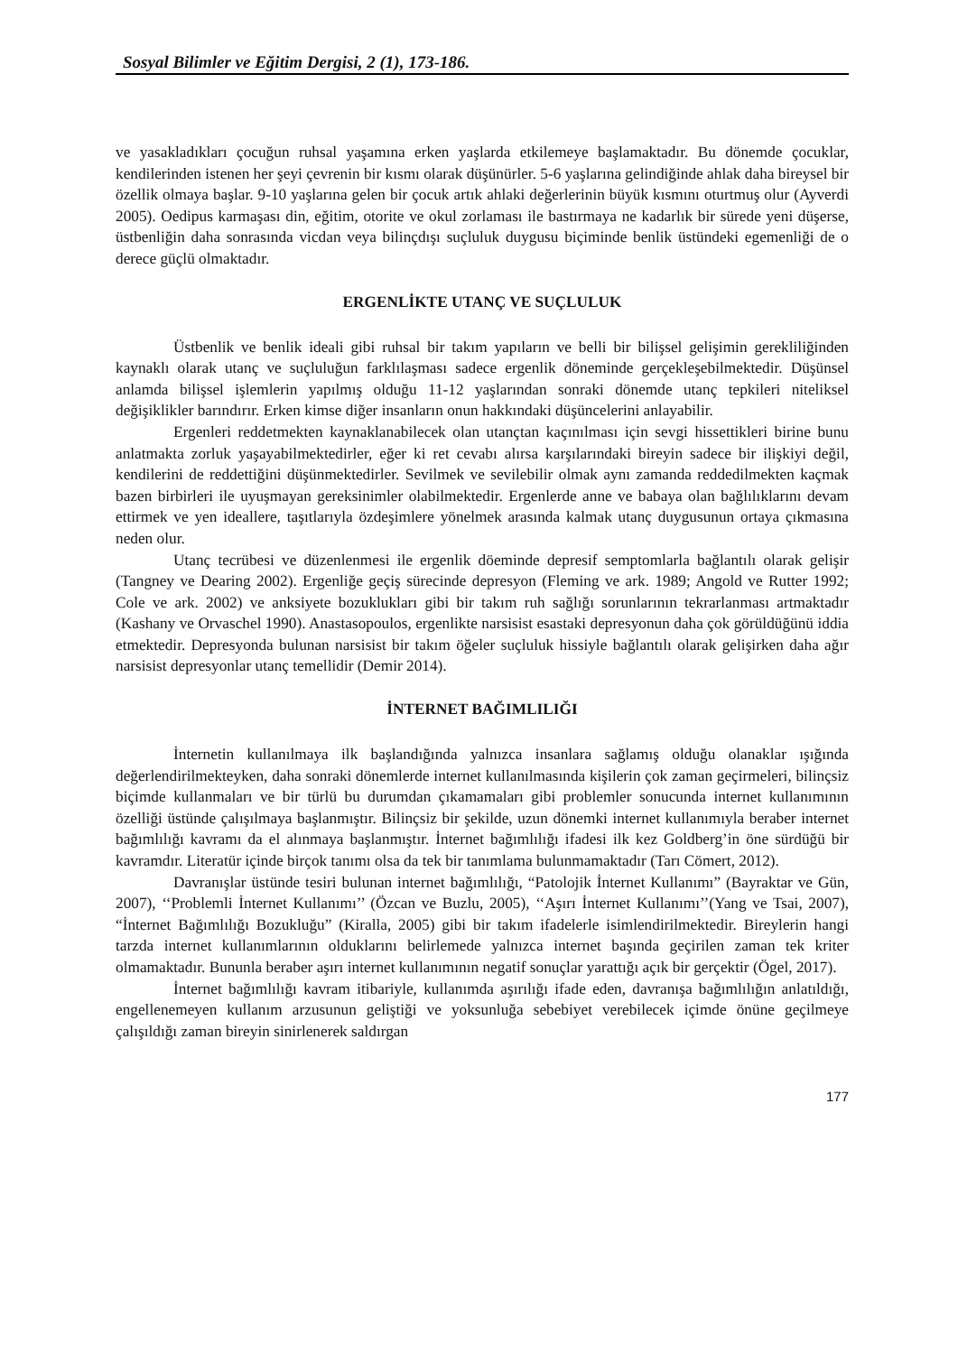Sosyal Bilimler ve Eğitim Dergisi, 2 (1), 173-186.
ve yasakladıkları çocuğun ruhsal yaşamına erken yaşlarda etkilemeye başlamaktadır. Bu dönemde çocuklar, kendilerinden istenen her şeyi çevrenin bir kısmı olarak düşünürler. 5-6 yaşlarına gelindiğinde ahlak daha bireysel bir özellik olmaya başlar. 9-10 yaşlarına gelen bir çocuk artık ahlaki değerlerinin büyük kısmını oturtmuş olur (Ayverdi 2005). Oedipus karmaşası din, eğitim, otorite ve okul zorlaması ile bastırmaya ne kadarlık bir sürede yeni düşerse, üstbenliğin daha sonrasında vicdan veya bilinçdışı suçluluk duygusu biçiminde benlik üstündeki egemenliği de o derece güçlü olmaktadır.
ERGENLİKTE UTANÇ VE SUÇLULUK
Üstbenlik ve benlik ideali gibi ruhsal bir takım yapıların ve belli bir bilişsel gelişimin gerekliliğinden kaynaklı olarak utanç ve suçluluğun farklılaşması sadece ergenlik döneminde gerçekleşebilmektedir. Düşünsel anlamda bilişsel işlemlerin yapılmış olduğu 11-12 yaşlarından sonraki dönemde utanç tepkileri niteliksel değişiklikler barındırır. Erken kimse diğer insanların onun hakkındaki düşüncelerini anlayabilir.
Ergenleri reddetmekten kaynaklanabilecek olan utançtan kaçınılması için sevgi hissettikleri birine bunu anlatmakta zorluk yaşayabilmektedirler, eğer ki ret cevabı alırsa karşılarındaki bireyin sadece bir ilişkiyi değil, kendilerini de reddettiğini düşünmektedirler. Sevilmek ve sevilebilir olmak aynı zamanda reddedilmekten kaçmak bazen birbirleri ile uyuşmayan gereksinimler olabilmektedir. Ergenlerde anne ve babaya olan bağlılıklarını devam ettirmek ve yen ideallere, taşıtlarıyla özdeşimlere yönelmek arasında kalmak utanç duygusunun ortaya çıkmasına neden olur.
Utanç tecrübesi ve düzenlenmesi ile ergenlik döeminde depresif semptomlarla bağlantılı olarak gelişir (Tangney ve Dearing 2002). Ergenliğe geçiş sürecinde depresyon (Fleming ve ark. 1989; Angold ve Rutter 1992; Cole ve ark. 2002) ve anksiyete bozuklukları gibi bir takım ruh sağlığı sorunlarının tekrarlanması artmaktadır (Kashany ve Orvaschel 1990). Anastasopoulos, ergenlikte narsisist esastaki depresyonun daha çok görüldüğünü iddia etmektedir. Depresyonda bulunan narsisist bir takım öğeler suçluluk hissiyle bağlantılı olarak gelişirken daha ağır narsisist depresyonlar utanç temellidir (Demir 2014).
İNTERNET BAĞIMLILIĞI
İnternetin kullanılmaya ilk başlandığında yalnızca insanlara sağlamış olduğu olanaklar ışığında değerlendirilmekteyken, daha sonraki dönemlerde internet kullanılmasında kişilerin çok zaman geçirmeleri, bilinçsiz biçimde kullanmaları ve bir türlü bu durumdan çıkamamaları gibi problemler sonucunda internet kullanımının özelliği üstünde çalışılmaya başlanmıştır. Bilinçsiz bir şekilde, uzun dönemki internet kullanımıyla beraber internet bağımlılığı kavramı da el alınmaya başlanmıştır. İnternet bağımlılığı ifadesi ilk kez Goldberg’in öne sürdüğü bir kavramdır. Literatür içinde birçok tanımı olsa da tek bir tanımlama bulunmamaktadır (Tarı Cömert, 2012).
Davranışlar üstünde tesiri bulunan internet bağımlılığı, “Patolojik İnternet Kullanımı” (Bayraktar ve Gün, 2007), ‘‘Problemli İnternet Kullanımı’’ (Özcan ve Buzlu, 2005), ‘‘Aşırı İnternet Kullanımı’’(Yang ve Tsai, 2007), “İnternet Bağımlılığı Bozukluğu” (Kiralla, 2005) gibi bir takım ifadelerle isimlendirilmektedir. Bireylerin hangi tarzda internet kullanımlarının olduklarını belirlemede yalnızca internet başında geçirilen zaman tek kriter olmamaktadır. Bununla beraber aşırı internet kullanımının negatif sonuçlar yarattığı açık bir gerçektir (Ögel, 2017).
İnternet bağımlılığı kavram itibariyle, kullanımda aşırılığı ifade eden, davranışa bağımlılığın anlatıldığı, engellenemeyen kullanım arzusunun geliştiği ve yoksunluğa sebebiyet verebilecek içimde önüne geçilmeye çalışıldığı zaman bireyin sinirlenerek saldırgan
177